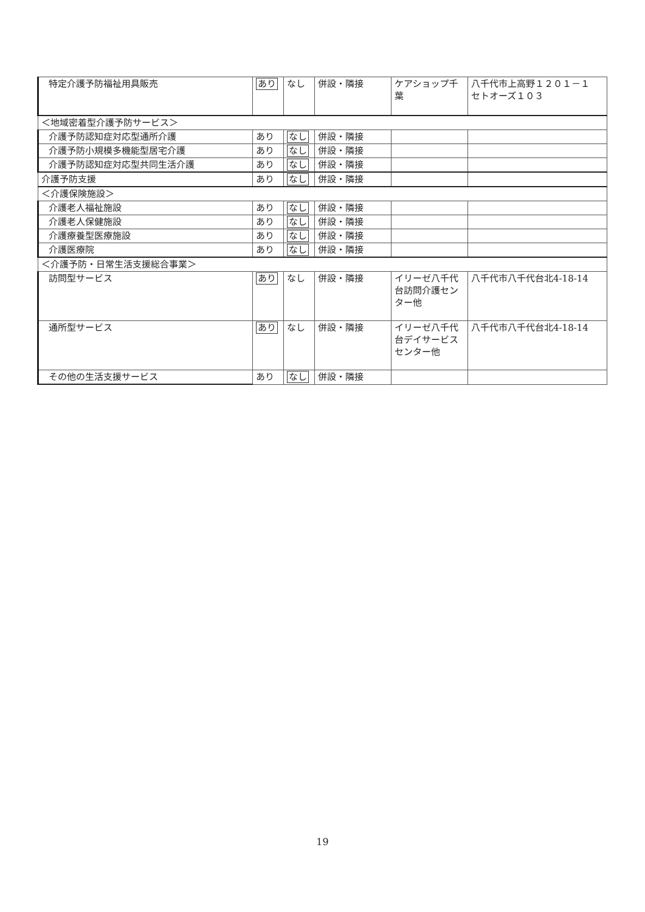| 特定介護予防福祉用具販売 | あり | なし | 併設・隣接 | ケアショップ千葉 | 八千代市上高野１２０１－１ セトオーズ１０３ |
| ＜地域密着型介護予防サービス＞ | | | | | |
| 介護予防認知症対応型通所介護 | あり | なし | 併設・隣接 | | |
| 介護予防小規模多機能型居宅介護 | あり | なし | 併設・隣接 | | |
| 介護予防認知症対応型共同生活介護 | あり | なし | 併設・隣接 | | |
| 介護予防支援 | あり | なし | 併設・隣接 | | |
| ＜介護保険施設＞ | | | | | |
| 介護老人福祉施設 | あり | なし | 併設・隣接 | | |
| 介護老人保健施設 | あり | なし | 併設・隣接 | | |
| 介護療養型医療施設 | あり | なし | 併設・隣接 | | |
| 介護医療院 | あり | なし | 併設・隣接 | | |
| ＜介護予防・日常生活支援総合事業＞ | | | | | |
| 訪問型サービス | あり | なし | 併設・隣接 | イリーゼ八千代台訪問介護センター他 | 八千代市八千代台北4-18-14 |
| 通所型サービス | あり | なし | 併設・隣接 | イリーゼ八千代台デイサービスセンター他 | 八千代市八千代台北4-18-14 |
| その他の生活支援サービス | あり | なし | 併設・隣接 | | |
19